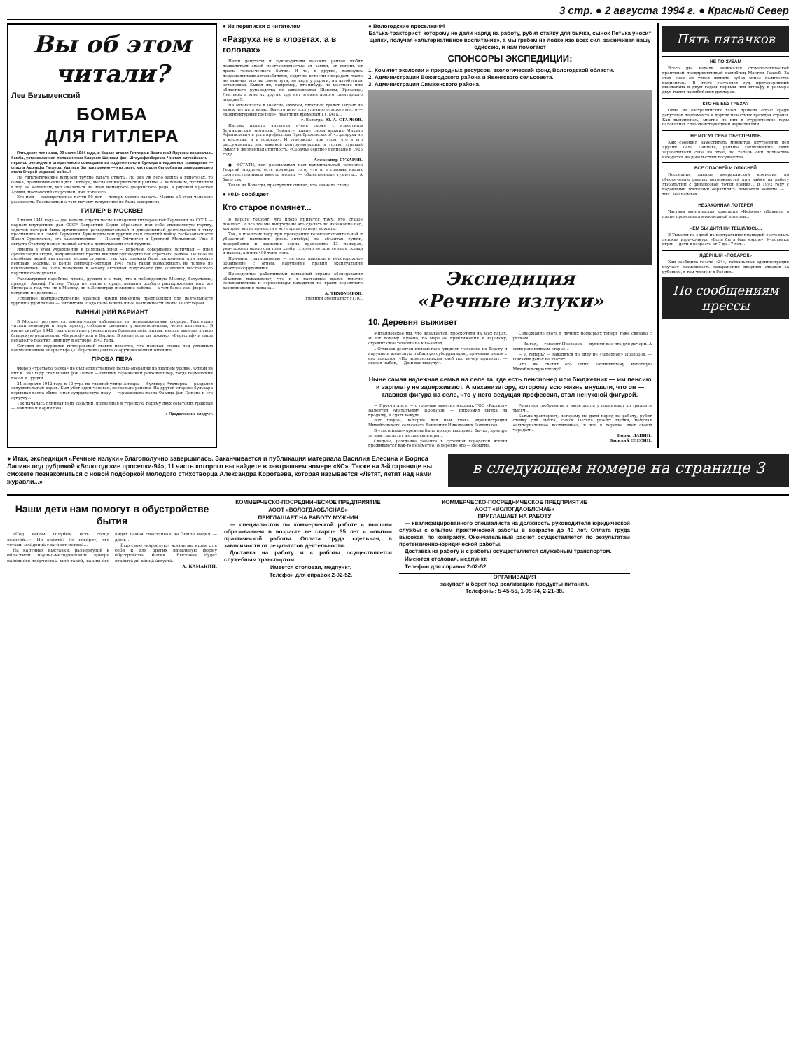3 стр. ● 2 августа 1994 г. ● Красный Север
Вы об этом читали?
Лев Безыменский
БОМБА
ДЛЯ ГИТЛЕРА
Пятьдесят лет назад, 20 июля 1944 года, в бараке ставки Гитлера в Восточной Пруссии взорвалась бомба, установленная полковником Клаусом Шенком фон Штауффенбергом. Чистая случайность — перенос очередного оперативного совещания из подземельного бункера в надземное помещение — спасла Адольфа Гитлера. Удаться бы покушению — кто знает, как пошли бы события завершающего этапа Второй мировой войны!
На гипотетические вопросы трудно давать ответы. Но раз уж дело зашло о гипотезах, то бомба, предназначенная для Гитлера, могла бы взорваться и раньше. А человеком, пустившим в ход ее механизм, мог оказаться не член немецкого дворянского рода, а рядовой Красной Армии, московский спортсмен, имя которого...
Его имя — засекреченное почти 50 лет — теперь можно назвать. Можно об этом человеке рассказать. Рассказать и о том, почему покушение не было совершено.
ГИТЛЕР В МОСКВЕ!
5 июля 1941 года — две недели спустя после нападения гитлеровской Германии на СССР — нарком внутренних дел СССР Лаврентий Берия образовал при себе специальную группу, задачей которой была организация разведывательной и диверсионной деятельности в тылу противника и в самой Германии. Руководителем группы стал старший майор госбезопасности Павел Судоплатов, его заместителями — Леонид Эйтингон и Дмитрий Мельников. Уже 8 августа Сталину пошел первый отчет о деятельности этой группы.
Именно в этом учреждении и родилась идея — впрочем, совершенно логичная — идея организации акций, направленных против высших руководителей «третьего рейха». Первые из подобных акций выглядели весьма странно, так как должны были выполнены при захвате немцами Москвы. В конце сентября-октября 1941 года такая возможность не только не исключалась, но была положена в основу активной подготовки для создания московского партийного подполья...
Рассматривая подобные планы, думали и о том, что в побежденную Москву, безусловно, приедет Адольф Гитлер. Тогда не знали о существовании особого распоряжения того же Гитлера о том, что ни в Москву, ни в Ленинград немецкие войска — а тем более сам фюрер! — вступать не должны...
Успешное контрнаступление Красной Армии изменило предпосылки для деятельности группы Судоплатова — Эйтингона. Надо было искать иные возможности охоты за Гитлером.
ВИННИЦКИЙ ВАРИАНТ
В Москве, разумеется, внимательно наблюдали за передвижениями фюрера. Тщательно читали немецкую и иную прессу, собирали сведения у военнопленных, через партизан... В конце октября 1942 года отдельные руководители боевыми действиями, иногда вылетая в свою баварскую резиденцию «Бергхоф» или в Берлин. В конце года он покинул «Вервольф» и лишь ненадолго посетил Винницу в октябре 1943 года.
Сегодня из журналов гитлеровской ставки известно, что полевая ставка под условным наименованием «Вервольф» («Оборотень») была сооружена вблизи Винницы...
ПРОБА ПЕРА
Фюрер «третьего рейха» не был единственной целью операций на высшем уровне. Одной из них в 1942 году стал Франц фон Папен — бывший германский рейхсканцлер, тогда германский посол в Турции.
24 февраля 1942 года в 10 утра на главной улице Анкары — бульваре Ататюрка — раздался оглушительный взрыв. Был убит один человек, несколько ранены. На другой стороне бульвара взрывная волна сбила с ног супружескую пару — германского посла Франца фон Папена и его супругу...
Так началась длинная цепь событий, приведшая в турецкую тюрьму двух советских граждан — Павлова и Корнилова...
● Продолжение следует.
● Из переписки с читателем
«Разруха не в клозетах, а в головах»
Наши депутаты и руководители высоких рангов любят похвалиться своей неотторжимостью от земли, от жизни, от прозы человеческого бытия. И те, и другие, пользуясь персональными автомобилями, ездят на встречи с народом, часто не замечая его на своем пути, не видя у дороги, на автобусных остановках. Бывал ли, например, кто-нибудь из местного или областного руководства на автовокзалах Шексны, Грязовца, Лентьево и многих других, где нет элементарного санитарного порядка?..
На автовокзале в Шексне, скажем, штатный туалет закрыт на замок лет пять назад. Вместо него есть уличное отхожее место — «архитектурный шедевр», памятник временам ГУЛАГа...
г. Вологда. Ю. А. СТАРКОВ.
Письмо нашего читателя очень схоже с известным булгаковским мотивом. Помните, какие слова вложил Михаил Афанасьевич в уста профессора Преображенского? «...разруха не в клозетах, а в головах». И утверждал при этом, что в его рассуждениях нет никакой контрреволюции, а только здравый смысл и жизненная опытность. «Собачье сердце» написано в 1925 году...
Александр СУХАРЕВ.
● КСТАТИ, как рассказывал нам криминальный репортер Георгий Андреев, есть примеры того, что и в головах наших соотечественников вместо мозгов — общественные туалеты... А было так.
Уехав из Вологды, преступник считал, что «замел» следы...
● «01» сообщает
Кто старое помянет...
В народе говорят, что плохо придется тому, кто старое помянет. И все же мы вынуждены это сделать во избежание бед, которые могут принести в эту страдную пору пожары.
Так, в прошлом году при проведении кормозаготовительной и уборочной кампании (июль—октябрь) на объектах сушки, переработки и хранения зерна произошло 13 пожаров, уничтожено около ста тонн хлеба, сгорело четыре сенных склада и навеса, а в них 490 тонн сена.
Причины традиционные — детская шалость и неосторожное обращение с огнем, нарушение правил эксплуатации электрооборудования...
Проведенные работниками пожарной охраны обследования объектов показывают, что и в настоящее время многие сенохранилища и зерносклады находятся на грани вероятного возникновения пожара...
А. ТИХОМИРОВ,
главный специалист УГПС.
● Вологодские проселки-94
Батька-тракторист, которому не дали наряд на работу, рубит стайку для бычка, сынок Петька уносит щепки, получая «альтернативное воспитание», а мы гребем на лодке изо всех сил, заканчивая нашу одиссею, и нам помогают
СПОНСОРЫ ЭКСПЕДИЦИИ:
1. Комитет экологии и природных ресурсов, экологический фонд Вологодской области.
2. Администрации Вожегодского района и Явенгского сельсовета.
3. Администрация Сямженского района.
Экспедиция
«Речные излуки»
10. Деревня выживет
Михайловское мы, что называется, проскочили на всех парах. И вот почему. Кубена, по мере ее приближения к Харовску, стремит свое течение на юго-запад...
...Отмахав десяток километров, увидели человека на берегу и нарушили железную рыбацкую субординацию, причалив рядом с его донками. «По понедельникам хлеб под вечер привозят, — сказал рыбак, — Да и вас выручу».
Содержание скота в личных подворьях теперь тоже связано с риском...
— За год, — говорит Проворов, — купили кое-что для дочери. А сами донашиваем старое...
— А теперь? — заводится по виду не «заводной» Проворов. — Никаких денег не хватит!
Что же светит его сыну, окончившему неполную Михайловскую школу?
Ныне самая надежная семья на селе та, где есть пенсионер или бюджетник — им пенсию и зарплату не задерживают. А механизатору, которому всю жизнь внушали, что он — главная фигура на селе, что у него ведущая профессия, стал ненужной фигурой.
— Просчитался, — с горечью заметил механик ТОО «Рассвет» Валентин Анатольевич Проворов. — Выкормил бычка на продажу, а сдать некуда.
Вот цифры, которые дал нам глава администрации Михайловского сельсовета Вениамин Николаевич Большаков...
В «застойные» времена было проще: выкормил бычка, приедут за ним, заплатят из заготконторы...
Свадьбы, рождение ребенка в сутенной городской жизни проживаются как-то незаметно. В деревне это — событие.
Родители сообразили: в июле доплату поднимают до тридцати тысяч...
Батька-тракторист, которому не дали наряд на работу, рубит стайку для бычка, сынок Петька уносит щепки, получая «альтернативное воспитание», и все в деревне идет своим чередом...
Борис ЛАПИН,
Василий ЕЛЕСИН.
Пять пятачков
НЕ ПО ЗУБАМ
Всего две недели занимался стоматологической практикой предприимчивый намибиец Мартин Гоасеб. За этот срок он успел лишить зубов энное количество пациентов... В итоге состоялся суд, приговоривший шарлатана к двум годам тюрьмы или штрафу в размере двух тысяч намибийских долларов.
КТО НЕ БЕЗ ГРЕХА?
Одна из австралийских газет провела опрос среди депутатов парламента и других известных граждан страны. Как выяснилось, многие из них в студенческие годы баловались слабодействующими наркотиками...
НЕ МОГУТ СЕБЯ ОБЕСПЕЧИТЬ
Как сообщил заместитель министра внутренних дел Грузии Гела Ланчава, раньше заключенные сами зарабатывали себе на хлеб, но теперь они полностью находятся на довольствии государства...
ВСЕ ОПАСНЕЙ И ОПАСНЕЙ
Последние данные американской комиссии по обеспечению равных возможностей при найме на работу любопытны с финансовой точки зрения... В 1992 году с подобными жалобами обратились немногим меньше — 1 тыс. 340 человек...
НЕЗАКОННАЯ ЛОТЕРЕЯ
Частная монгольская компания «Кейком» объявила о плане проведения молодежной лотереи...
ЧЕМ БЫ ДИТЯ НИ ТЕШИЛОСЬ...
В Тюмени на одной из центральных площадей состоялась детская игра-конкурс «Если бы я был мэром». Участники игры — дети в возрасте от 7 до 17 лет...
ЯДЕРНЫЙ «ПОДАРОК»
Как сообщила газета «24», тайваньская администрация изучает возможность захоронения ядерных отходов за рубежом, в том числе и в России...
По сообщениям прессы
● Итак, экспедиция «Речные излуки» благополучно завершилась. Заканчивается и публикация материала Василия Елесина и Бориса Лапина под рубрикой «Вологодские проселки-94», 11 часть которого вы найдете в завтрашнем номере «КС». Также на 3-й странице вы сможете познакомиться с новой подборкой молодого стихотворца Александра Коротаева, которая называется «Летят, летят над нами журавли...»
в следующем номере на странице 3
Наши дети нам помогут в обустройстве бытия
«Под небом голубым есть город золотой...». Не верите? Но говорят, что устами младенца глаголит истина...
На картинах выставки, развернутой в областном научно-методическом центре народного творчества, мир такой, каким его видит самая счастливая на Земле нация — дети...
Всю свою «взрослую» жизнь мы ищем для себя и для других идеальную форму обустройства бытия... Выставка будет открыта до конца августа.
А. КАМАКИН.
КОММЕРЧЕСКО-ПОСРЕДНИЧЕСКОЕ ПРЕДПРИЯТИЕ
АООТ «ВОЛОГДАОБЛСНАБ»
ПРИГЛАШАЕТ НА РАБОТУ МУЖЧИН
— специалистов по коммерческой работе с высшим образованием в возрасте не старше 35 лет с опытом практической работы. Оплата труда сдельная, в зависимости от результатов деятельности.
Доставка на работу и с работы осуществляется служебным транспортом.
Имеется столовая, медпункт.
Телефон для справок 2-02-52.
КОММЕРЧЕСКО-ПОСРЕДНИЧЕСКОЕ ПРЕДПРИЯТИЕ
АООТ «ВОЛОГДАОБЛСНАБ»
ПРИГЛАШАЕТ НА РАБОТУ
— квалифицированного специалиста на должность руководителя юридической службы с опытом практической работы в возрасте до 40 лет. Оплата труда высокая, по контракту. Окончательный расчет осуществляется по результатам претензионно-юридической работы.
Доставка на работу и с работы осуществляется служебным транспортом.
Имеются столовая, медпункт.
Телефон для справок 2-02-52.
ОРГАНИЗАЦИЯ
закупает и берет под реализацию продукты питания.
Телефоны: 5-45-55, 1-95-74, 2-21-38.